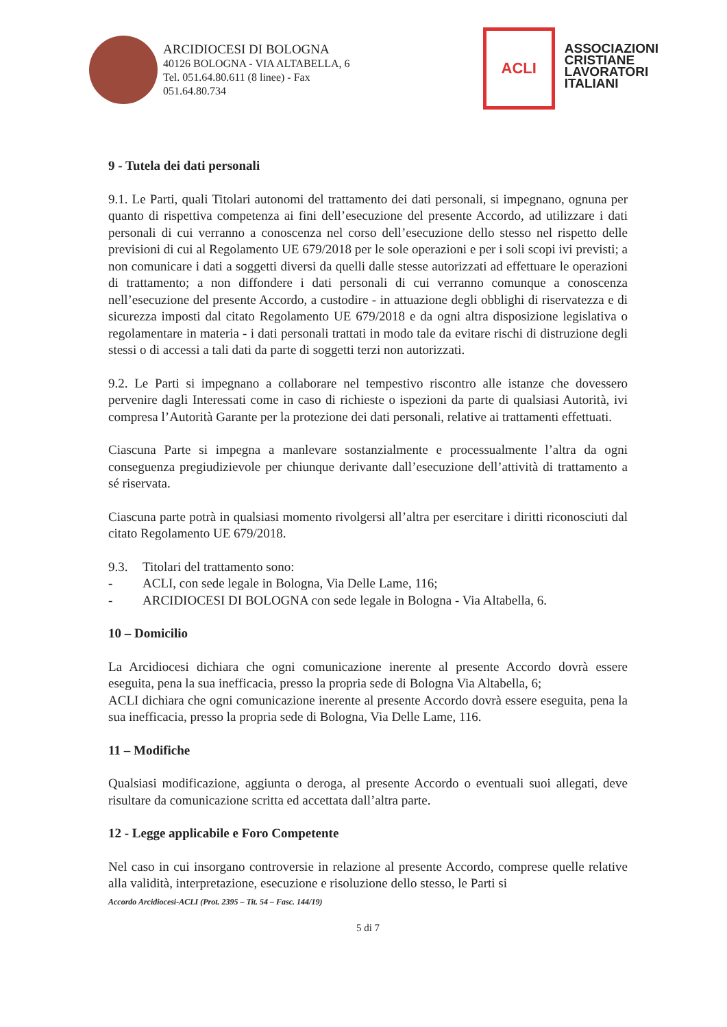ARCIDIOCESI DI BOLOGNA
40126 BOLOGNA - VIA ALTABELLA, 6
Tel. 051.64.80.611 (8 linee) - Fax
051.64.80.734
ACLI
ASSOCIAZIONI
CRISTIANE
LAVORATORI
ITALIANI
9 - Tutela dei dati personali
9.1. Le Parti, quali Titolari autonomi del trattamento dei dati personali, si impegnano, ognuna per quanto di rispettiva competenza ai fini dell’esecuzione del presente Accordo, ad utilizzare i dati personali di cui verranno a conoscenza nel corso dell’esecuzione dello stesso nel rispetto delle previsioni di cui al Regolamento UE 679/2018 per le sole operazioni e per i soli scopi ivi previsti; a non comunicare i dati a soggetti diversi da quelli dalle stesse autorizzati ad effettuare le operazioni di trattamento; a non diffondere i dati personali di cui verranno comunque a conoscenza nell’esecuzione del presente Accordo, a custodire - in attuazione degli obblighi di riservatezza e di sicurezza imposti dal citato Regolamento UE 679/2018 e da ogni altra disposizione legislativa o regolamentare in materia - i dati personali trattati in modo tale da evitare rischi di distruzione degli stessi o di accessi a tali dati da parte di soggetti terzi non autorizzati.
9.2. Le Parti si impegnano a collaborare nel tempestivo riscontro alle istanze che dovessero pervenire dagli Interessati come in caso di richieste o ispezioni da parte di qualsiasi Autorità, ivi compresa l’Autorità Garante per la protezione dei dati personali, relative ai trattamenti effettuati.
Ciascuna Parte si impegna a manlevare sostanzialmente e processualmente l’altra da ogni conseguenza pregiudizievole per chiunque derivante dall’esecuzione dell’attività di trattamento a sé riservata.
Ciascuna parte potrà in qualsiasi momento rivolgersi all’altra per esercitare i diritti riconosciuti dal citato Regolamento UE 679/2018.
9.3. Titolari del trattamento sono:
- ACLI, con sede legale in Bologna, Via Delle Lame, 116;
- ARCIDIOCESI DI BOLOGNA con sede legale in Bologna - Via Altabella, 6.
10 – Domicilio
La Arcidiocesi dichiara che ogni comunicazione inerente al presente Accordo dovrà essere eseguita, pena la sua inefficacia, presso la propria sede di Bologna Via Altabella, 6;
ACLI dichiara che ogni comunicazione inerente al presente Accordo dovrà essere eseguita, pena la sua inefficacia, presso la propria sede di Bologna, Via Delle Lame, 116.
11 – Modifiche
Qualsiasi modificazione, aggiunta o deroga, al presente Accordo o eventuali suoi allegati, deve risultare da comunicazione scritta ed accettata dall’altra parte.
12 - Legge applicabile e Foro Competente
Nel caso in cui insorgano controversie in relazione al presente Accordo, comprese quelle relative alla validità, interpretazione, esecuzione e risoluzione dello stesso, le Parti si
Accordo Arcidiocesi-ACLI (Prot. 2395 – Tit. 54 – Fasc. 144/19)
5 di 7